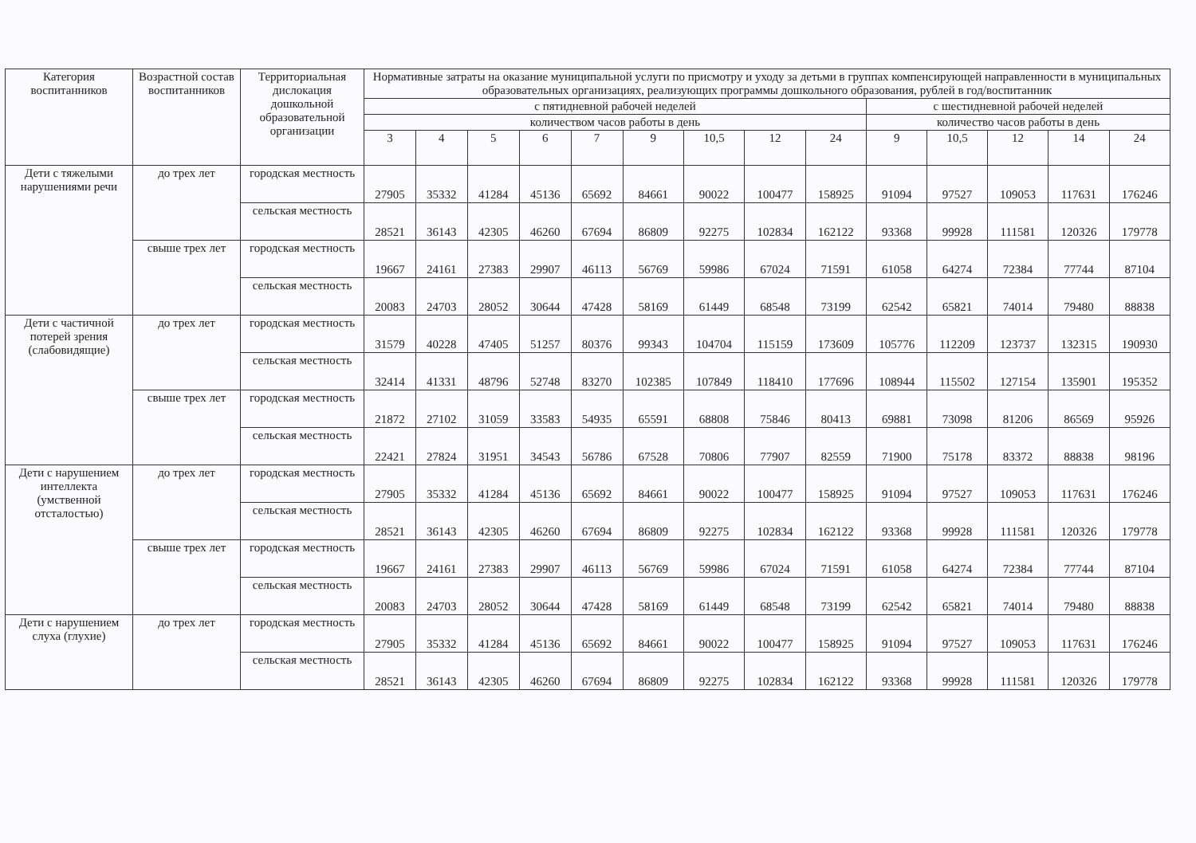| Категория воспитанников | Возрастной состав воспитанников | Территориальная дислокация дошкольной образовательной организации | Нормативные затраты на оказание муниципальной услуги по присмотру и уходу за детьми в группах компенсирующей направленности в муниципальных образовательных организациях, реализующих программы дошкольного образования, рублей в год/воспитанник | | | | | | | | | | | | | |
| --- | --- | --- | --- | --- | --- | --- | --- | --- | --- | --- | --- | --- | --- | --- | --- | --- |
| | | | с пятидневной рабочей неделей | | | | | | | | | с шестидневной рабочей неделей | | | | |
| | | | количеством часов работы в день | | | | | | | | | количество часов работы в день | | | | |
| | | | 3 | 4 | 5 | 6 | 7 | 9 | 10,5 | 12 | 24 | 9 | 10,5 | 12 | 14 | 24 |
| Дети с тяжелыми нарушениями речи | до трех лет | городская местность | 27905 | 35332 | 41284 | 45136 | 65692 | 84661 | 90022 | 100477 | 158925 | 91094 | 97527 | 109053 | 117631 | 176246 |
| | | сельская местность | 28521 | 36143 | 42305 | 46260 | 67694 | 86809 | 92275 | 102834 | 162122 | 93368 | 99928 | 111581 | 120326 | 179778 |
| | свыше трех лет | городская местность | 19667 | 24161 | 27383 | 29907 | 46113 | 56769 | 59986 | 67024 | 71591 | 61058 | 64274 | 72384 | 77744 | 87104 |
| | | сельская местность | 20083 | 24703 | 28052 | 30644 | 47428 | 58169 | 61449 | 68548 | 73199 | 62542 | 65821 | 74014 | 79480 | 88838 |
| Дети с частичной потерей зрения (слабовидящие) | до трех лет | городская местность | 31579 | 40228 | 47405 | 51257 | 80376 | 99343 | 104704 | 115159 | 173609 | 105776 | 112209 | 123737 | 132315 | 190930 |
| | | сельская местность | 32414 | 41331 | 48796 | 52748 | 83270 | 102385 | 107849 | 118410 | 177696 | 108944 | 115502 | 127154 | 135901 | 195352 |
| | свыше трех лет | городская местность | 21872 | 27102 | 31059 | 33583 | 54935 | 65591 | 68808 | 75846 | 80413 | 69881 | 73098 | 81206 | 86569 | 95926 |
| | | сельская местность | 22421 | 27824 | 31951 | 34543 | 56786 | 67528 | 70806 | 77907 | 82559 | 71900 | 75178 | 83372 | 88838 | 98196 |
| Дети с нарушением интеллекта (умственной отсталостью) | до трех лет | городская местность | 27905 | 35332 | 41284 | 45136 | 65692 | 84661 | 90022 | 100477 | 158925 | 91094 | 97527 | 109053 | 117631 | 176246 |
| | | сельская местность | 28521 | 36143 | 42305 | 46260 | 67694 | 86809 | 92275 | 102834 | 162122 | 93368 | 99928 | 111581 | 120326 | 179778 |
| | свыше трех лет | городская местность | 19667 | 24161 | 27383 | 29907 | 46113 | 56769 | 59986 | 67024 | 71591 | 61058 | 64274 | 72384 | 77744 | 87104 |
| | | сельская местность | 20083 | 24703 | 28052 | 30644 | 47428 | 58169 | 61449 | 68548 | 73199 | 62542 | 65821 | 74014 | 79480 | 88838 |
| Дети с нарушением слуха (глухие) | до трех лет | городская местность | 27905 | 35332 | 41284 | 45136 | 65692 | 84661 | 90022 | 100477 | 158925 | 91094 | 97527 | 109053 | 117631 | 176246 |
| | | сельская местность | 28521 | 36143 | 42305 | 46260 | 67694 | 86809 | 92275 | 102834 | 162122 | 93368 | 99928 | 111581 | 120326 | 179778 |